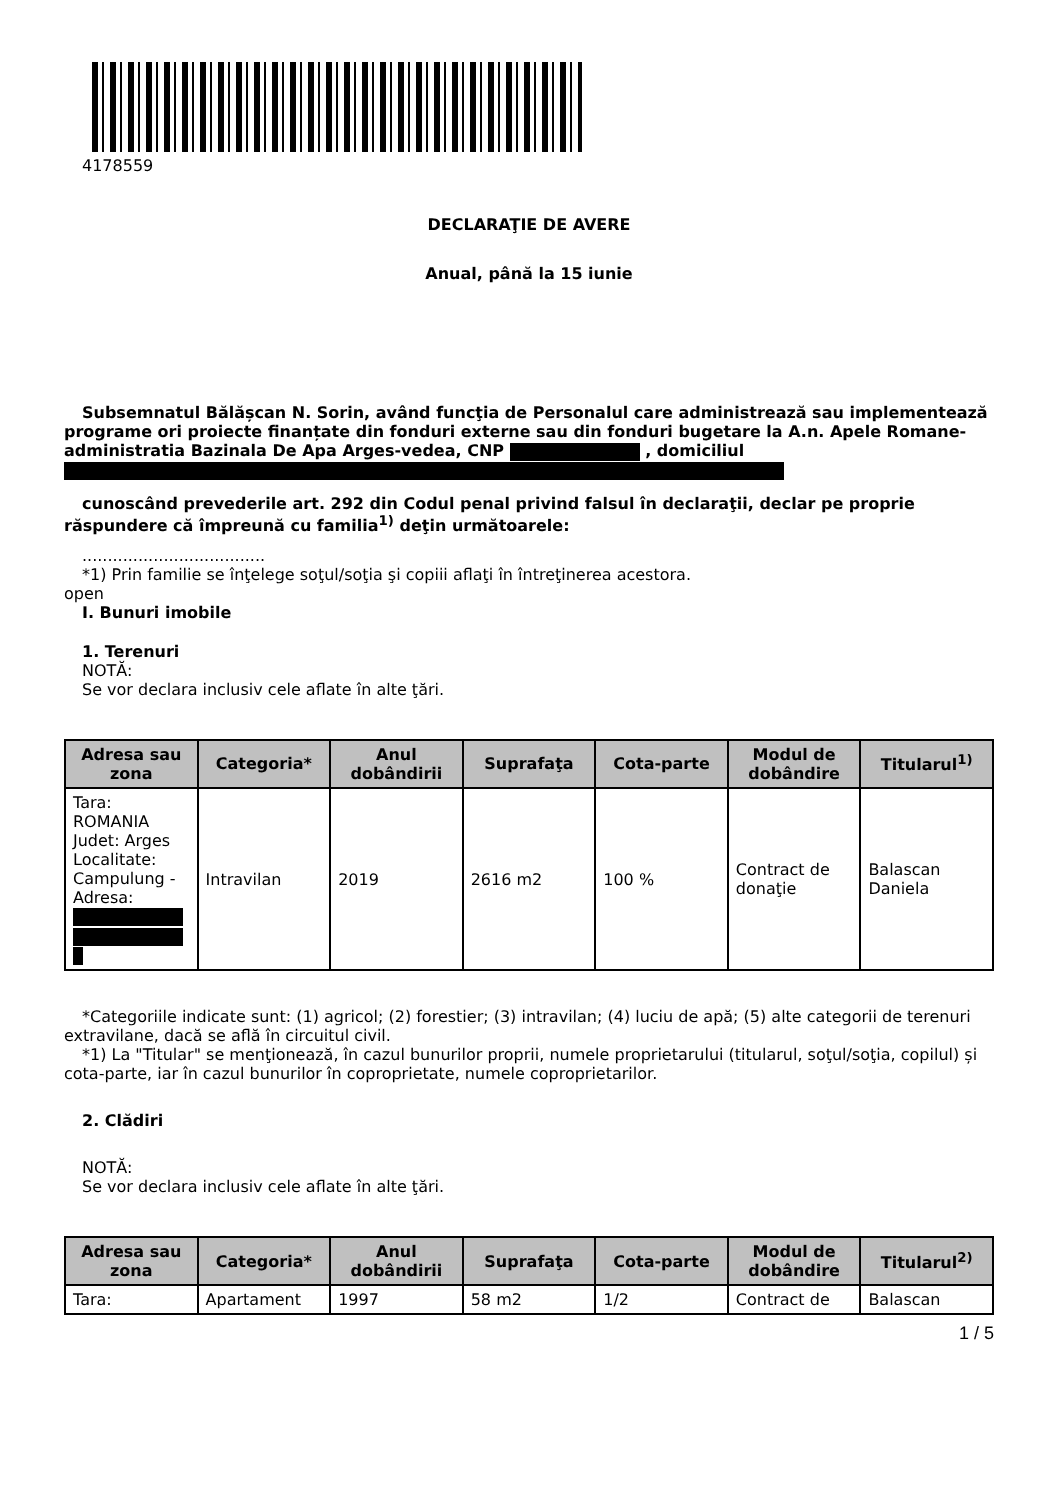4178559
DECLARAŢIE DE AVERE
Anual, până la 15 iunie
Subsemnatul Bălășcan N. Sorin, având funcţia de Personalul care administrează sau implementează programe ori proiecte finanțate din fonduri externe sau din fonduri bugetare la A.n. Apele Romane-administratia Bazinala De Apa Arges-vedea, CNP , domiciliul
cunoscând prevederile art. 292 din Codul penal privind falsul în declaraţii, declar pe proprie răspundere că împreună cu familia<sup>1)</sup> deţin următoarele:
....................................
*1) Prin familie se înţelege soţul/soţia şi copiii aflaţi în întreţinerea acestora.
open
I. Bunuri imobile
1. Terenuri
NOTĂ:
Se vor declara inclusiv cele aflate în alte ţări.
| Adresa sau zona | Categoria* | Anul dobândirii | Suprafaţa | Cota-parte | Modul de dobândire | Titularul<sup>1)</sup> |
| --- | --- | --- | --- | --- | --- | --- |
| Tara: ROMANIA Judet: Arges Localitate: Campulung - Adresa: | Intravilan | 2019 | 2616 m2 | 100 % | Contract de donaţie | Balascan Daniela |
*Categoriile indicate sunt: (1) agricol; (2) forestier; (3) intravilan; (4) luciu de apă; (5) alte categorii de terenuri extravilane, dacă se află în circuitul civil.
*1) La "Titular" se menţionează, în cazul bunurilor proprii, numele proprietarului (titularul, soţul/soţia, copilul) și cota-parte, iar în cazul bunurilor în coproprietate, numele coproprietarilor.
2. Clădiri
NOTĂ:
Se vor declara inclusiv cele aflate în alte ţări.
| Adresa sau zona | Categoria* | Anul dobândirii | Suprafaţa | Cota-parte | Modul de dobândire | Titularul<sup>2)</sup> |
| --- | --- | --- | --- | --- | --- | --- |
| Tara: | Apartament | 1997 | 58 m2 | 1/2 | Contract de | Balascan |
1 / 5